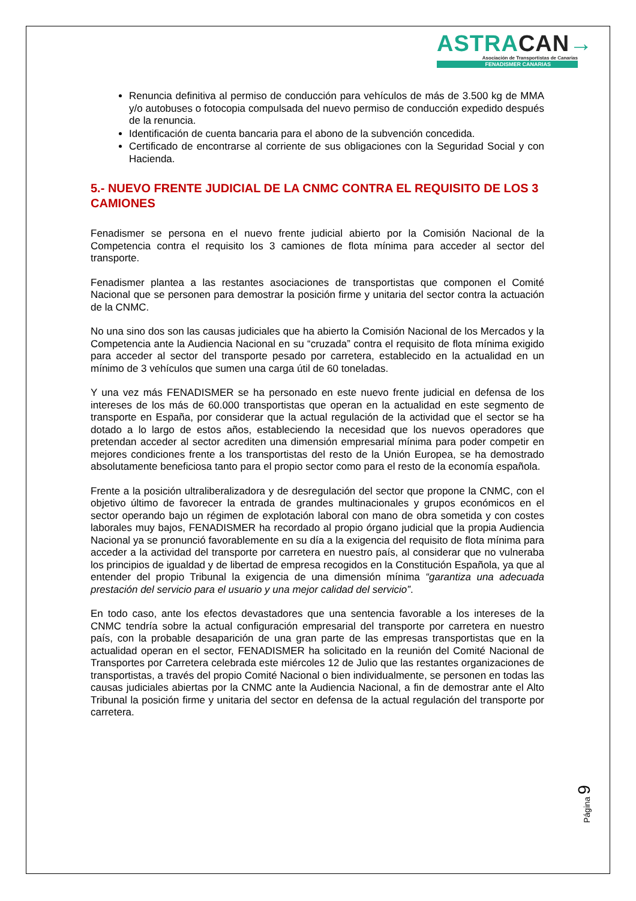ASTRACAN→
Asociación de Transportistas de Canarias
FENADISMER CANARIAS
Renuncia definitiva al permiso de conducción para vehículos de más de 3.500 kg de MMA y/o autobuses o fotocopia compulsada del nuevo permiso de conducción expedido después de la renuncia.
Identificación de cuenta bancaria para el abono de la subvención concedida.
Certificado de encontrarse al corriente de sus obligaciones con la Seguridad Social y con Hacienda.
5.- NUEVO FRENTE JUDICIAL DE LA CNMC CONTRA EL REQUISITO DE LOS 3 CAMIONES
Fenadismer se persona en el nuevo frente judicial abierto por la Comisión Nacional de la Competencia contra el requisito los 3 camiones de flota mínima para acceder al sector del transporte.
Fenadismer plantea a las restantes asociaciones de transportistas que componen el Comité Nacional que se personen para demostrar la posición firme y unitaria del sector contra la actuación de la CNMC.
No una sino dos son las causas judiciales que ha abierto la Comisión Nacional de los Mercados y la Competencia ante la Audiencia Nacional en su “cruzada” contra el requisito de flota mínima exigido para acceder al sector del transporte pesado por carretera, establecido en la actualidad en un mínimo de 3 vehículos que sumen una carga útil de 60 toneladas.
Y una vez más FENADISMER se ha personado en este nuevo frente judicial en defensa de los intereses de los más de 60.000 transportistas que operan en la actualidad en este segmento de transporte en España, por considerar que la actual regulación de la actividad que el sector se ha dotado a lo largo de estos años, estableciendo la necesidad que los nuevos operadores que pretendan acceder al sector acrediten una dimensión empresarial mínima para poder competir en mejores condiciones frente a los transportistas del resto de la Unión Europea, se ha demostrado absolutamente beneficiosa tanto para el propio sector como para el resto de la economía española.
Frente a la posición ultraliberalizadora y de desregulación del sector que propone la CNMC, con el objetivo último de favorecer la entrada de grandes multinacionales y grupos económicos en el sector operando bajo un régimen de explotación laboral con mano de obra sometida y con costes laborales muy bajos, FENADISMER ha recordado al propio órgano judicial que la propia Audiencia Nacional ya se pronunció favorablemente en su día a la exigencia del requisito de flota mínima para acceder a la actividad del transporte por carretera en nuestro país, al considerar que no vulneraba los principios de igualdad y de libertad de empresa recogidos en la Constitución Española, ya que al entender del propio Tribunal la exigencia de una dimensión mínima “garantiza una adecuada prestación del servicio para el usuario y una mejor calidad del servicio”.
En todo caso, ante los efectos devastadores que una sentencia favorable a los intereses de la CNMC tendría sobre la actual configuración empresarial del transporte por carretera en nuestro país, con la probable desaparición de una gran parte de las empresas transportistas que en la actualidad operan en el sector, FENADISMER ha solicitado en la reunión del Comité Nacional de Transportes por Carretera celebrada este miércoles 12 de Julio que las restantes organizaciones de transportistas, a través del propio Comité Nacional o bien individualmente, se personen en todas las causas judiciales abiertas por la CNMC ante la Audiencia Nacional, a fin de demostrar ante el Alto Tribunal la posición firme y unitaria del sector en defensa de la actual regulación del transporte por carretera.
Página 9